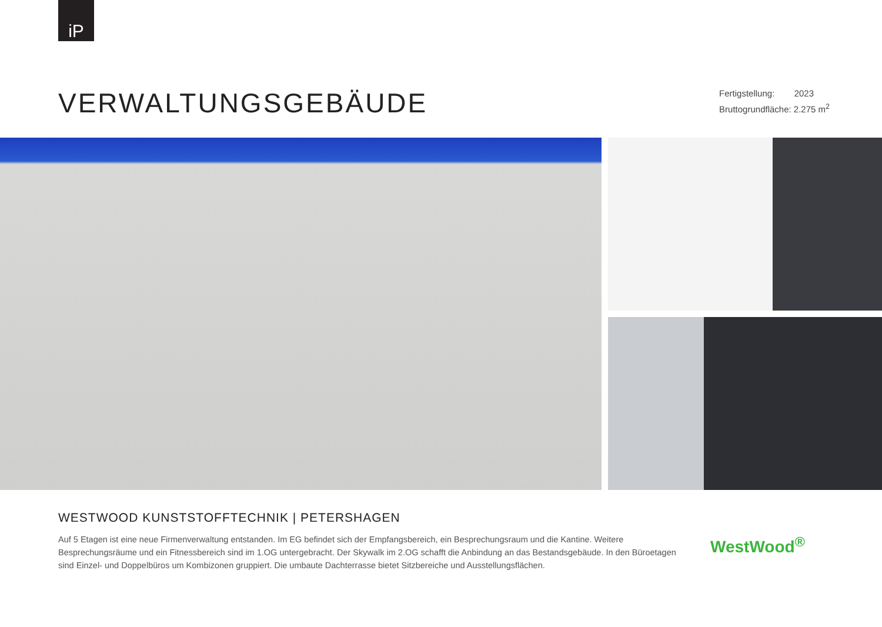iP
VERWALTUNGSGEBÄUDE
Fertigstellung: 2023
Bruttogrundfläche: 2.275 m<sup>2</sup>
WESTWOOD KUNSTSTOFFTECHNIK | PETERSHAGEN
Auf 5 Etagen ist eine neue Firmenverwaltung entstanden. Im EG befindet sich der Empfangsbereich, ein Besprechungsraum und die Kantine. Weitere Besprechungsräume und ein Fitnessbereich sind im 1.OG untergebracht. Der Skywalk im 2.OG schafft die Anbindung an das Bestandsgebäude. In den Büroetagen sind Einzel- und Doppelbüros um Kombizonen gruppiert. Die umbaute Dachterrasse bietet Sitzbereiche und Ausstellungsflächen.
WestWood<sup>®</sup>